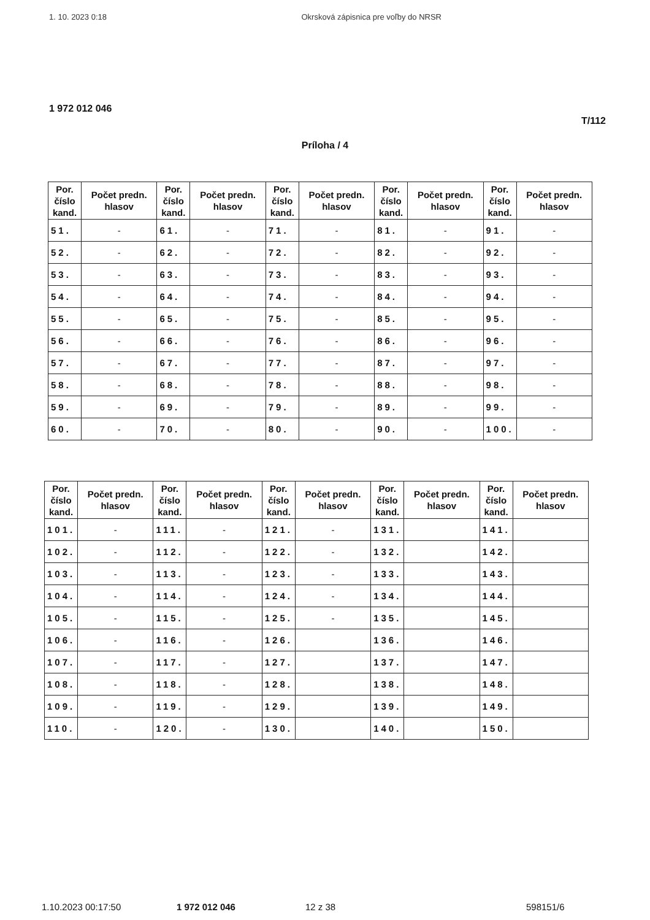1. 10. 2023 0:18 Okrsková zápisnica pre voľby do NRSR
1 972 012 046
T/112
Príloha / 4
| Por. číslo kand. | Počet predn. hlasov | Por. číslo kand. | Počet predn. hlasov | Por. číslo kand. | Počet predn. hlasov | Por. číslo kand. | Počet predn. hlasov | Por. číslo kand. | Počet predn. hlasov |
| --- | --- | --- | --- | --- | --- | --- | --- | --- | --- |
| 51. | - | 61. | - | 71. | - | 81. | - | 91. | - |
| 52. | - | 62. | - | 72. | - | 82. | - | 92. | - |
| 53. | - | 63. | - | 73. | - | 83. | - | 93. | - |
| 54. | - | 64. | - | 74. | - | 84. | - | 94. | - |
| 55. | - | 65. | - | 75. | - | 85. | - | 95. | - |
| 56. | - | 66. | - | 76. | - | 86. | - | 96. | - |
| 57. | - | 67. | - | 77. | - | 87. | - | 97. | - |
| 58. | - | 68. | - | 78. | - | 88. | - | 98. | - |
| 59. | - | 69. | - | 79. | - | 89. | - | 99. | - |
| 60. | - | 70. | - | 80. | - | 90. | - | 100. | - |
| Por. číslo kand. | Počet predn. hlasov | Por. číslo kand. | Počet predn. hlasov | Por. číslo kand. | Počet predn. hlasov | Por. číslo kand. | Počet predn. hlasov | Por. číslo kand. | Počet predn. hlasov |
| --- | --- | --- | --- | --- | --- | --- | --- | --- | --- |
| 101. | - | 111. | - | 121. | - | 131. | | 141. | |
| 102. | - | 112. | - | 122. | - | 132. | | 142. | |
| 103. | - | 113. | - | 123. | - | 133. | | 143. | |
| 104. | - | 114. | - | 124. | - | 134. | | 144. | |
| 105. | - | 115. | - | 125. | - | 135. | | 145. | |
| 106. | - | 116. | - | 126. | | 136. | | 146. | |
| 107. | - | 117. | - | 127. | | 137. | | 147. | |
| 108. | - | 118. | - | 128. | | 138. | | 148. | |
| 109. | - | 119. | - | 129. | | 139. | | 149. | |
| 110. | - | 120. | - | 130. | | 140. | | 150. | |
1.10.2023 00:17:50 1 972 012 046 12 z 38 598151/6